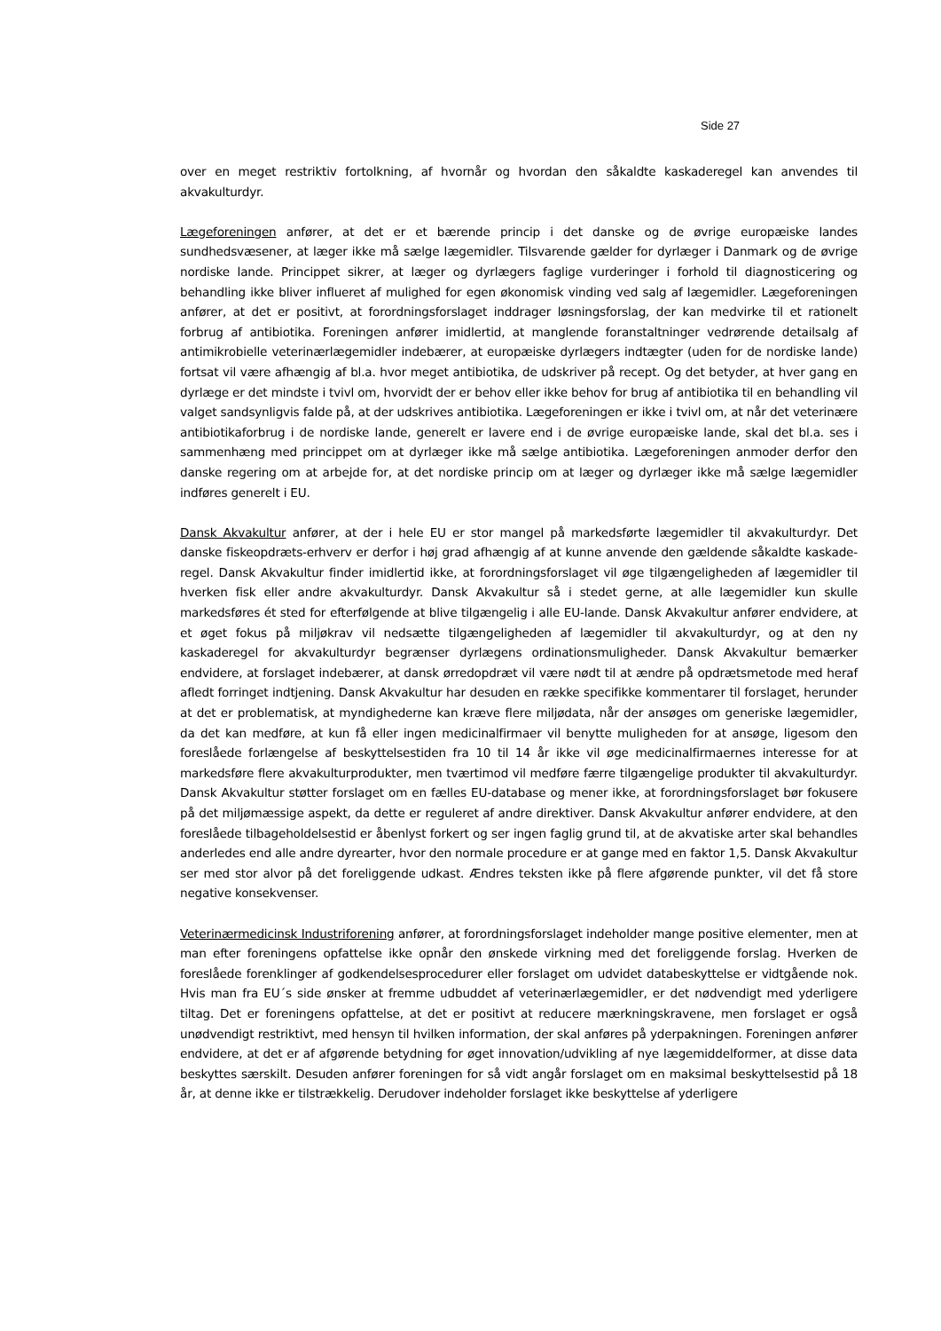Side 27
over en meget restriktiv fortolkning, af hvornår og hvordan den såkaldte kaskaderegel kan anvendes til akvakulturdyr.
Lægeforeningen anfører, at det er et bærende princip i det danske og de øvrige europæiske landes sundhedsvæsener, at læger ikke må sælge lægemidler. Tilsvarende gælder for dyrlæger i Danmark og de øvrige nordiske lande. Princippet sikrer, at læger og dyrlægers faglige vurderinger i forhold til diagnosticering og behandling ikke bliver influeret af mulighed for egen økonomisk vinding ved salg af lægemidler. Lægeforeningen anfører, at det er positivt, at forordningsforslaget inddrager løsningsforslag, der kan medvirke til et rationelt forbrug af antibiotika. Foreningen anfører imidlertid, at manglende foranstaltninger vedrørende detailsalg af antimikrobielle veterinærlægemidler indebærer, at europæiske dyrlægers indtægter (uden for de nordiske lande) fortsat vil være afhængig af bl.a. hvor meget antibiotika, de udskriver på recept. Og det betyder, at hver gang en dyrlæge er det mindste i tvivl om, hvorvidt der er behov eller ikke behov for brug af antibiotika til en behandling vil valget sandsynligvis falde på, at der udskrives antibiotika. Lægeforeningen er ikke i tvivl om, at når det veterinære antibiotikaforbrug i de nordiske lande, generelt er lavere end i de øvrige europæiske lande, skal det bl.a. ses i sammenhæng med princippet om at dyrlæger ikke må sælge antibiotika. Lægeforeningen anmoder derfor den danske regering om at arbejde for, at det nordiske princip om at læger og dyrlæger ikke må sælge lægemidler indføres generelt i EU.
Dansk Akvakultur anfører, at der i hele EU er stor mangel på markedsførte lægemidler til akvakulturdyr. Det danske fiskeopdræts-erhverv er derfor i høj grad afhængig af at kunne anvende den gældende såkaldte kaskade-regel. Dansk Akvakultur finder imidlertid ikke, at forordningsforslaget vil øge tilgængeligheden af lægemidler til hverken fisk eller andre akvakulturdyr. Dansk Akvakultur så i stedet gerne, at alle lægemidler kun skulle markedsføres ét sted for efterfølgende at blive tilgængelig i alle EU-lande. Dansk Akvakultur anfører endvidere, at et øget fokus på miljøkrav vil nedsætte tilgængeligheden af lægemidler til akvakulturdyr, og at den ny kaskaderegel for akvakulturdyr begrænser dyrlægens ordinationsmuligheder. Dansk Akvakultur bemærker endvidere, at forslaget indebærer, at dansk ørredopdræt vil være nødt til at ændre på opdrætsmetode med heraf afledt forringet indtjening. Dansk Akvakultur har desuden en række specifikke kommentarer til forslaget, herunder at det er problematisk, at myndighederne kan kræve flere miljødata, når der ansøges om generiske lægemidler, da det kan medføre, at kun få eller ingen medicinalfirmaer vil benytte muligheden for at ansøge, ligesom den foreslåede forlængelse af beskyttelsestiden fra 10 til 14 år ikke vil øge medicinalfirmaernes interesse for at markedsføre flere akvakulturprodukter, men tværtimod vil medføre færre tilgængelige produkter til akvakulturdyr. Dansk Akvakultur støtter forslaget om en fælles EU-database og mener ikke, at forordningsforslaget bør fokusere på det miljømæssige aspekt, da dette er reguleret af andre direktiver. Dansk Akvakultur anfører endvidere, at den foreslåede tilbageholdelsestid er åbenlyst forkert og ser ingen faglig grund til, at de akvatiske arter skal behandles anderledes end alle andre dyrearter, hvor den normale procedure er at gange med en faktor 1,5. Dansk Akvakultur ser med stor alvor på det foreliggende udkast. Ændres teksten ikke på flere afgørende punkter, vil det få store negative konsekvenser.
Veterinærmedicinsk Industriforening anfører, at forordningsforslaget indeholder mange positive elementer, men at man efter foreningens opfattelse ikke opnår den ønskede virkning med det foreliggende forslag. Hverken de foreslåede forenklinger af godkendelsesprocedurer eller forslaget om udvidet databeskyttelse er vidtgående nok. Hvis man fra EU´s side ønsker at fremme udbuddet af veterinærlægemidler, er det nødvendigt med yderligere tiltag. Det er foreningens opfattelse, at det er positivt at reducere mærkningskravene, men forslaget er også unødvendigt restriktivt, med hensyn til hvilken information, der skal anføres på yderpakningen. Foreningen anfører endvidere, at det er af afgørende betydning for øget innovation/udvikling af nye lægemiddelformer, at disse data beskyttes særskilt. Desuden anfører foreningen for så vidt angår forslaget om en maksimal beskyttelsestid på 18 år, at denne ikke er tilstrækkelig. Derudover indeholder forslaget ikke beskyttelse af yderligere